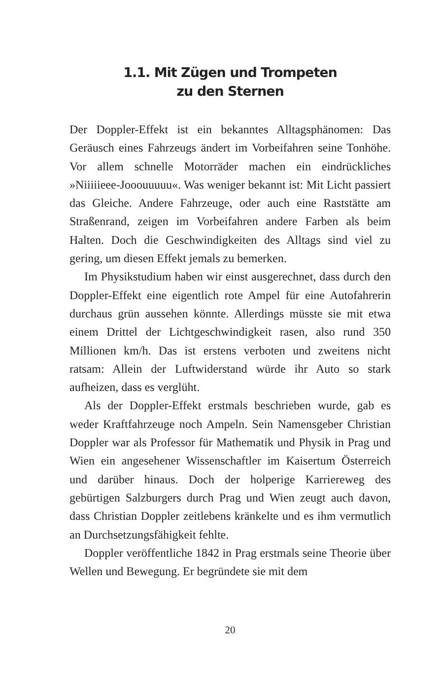1.1. Mit Zügen und Trompeten
zu den Sternen
Der Doppler-Effekt ist ein bekanntes Alltagsphänomen: Das Geräusch eines Fahrzeugs ändert im Vorbeifahren seine Tonhöhe. Vor allem schnelle Motorräder machen ein eindrückliches »Niiiiieee-Jooouuuuu«. Was weniger bekannt ist: Mit Licht passiert das Gleiche. Andere Fahrzeuge, oder auch eine Raststätte am Straßenrand, zeigen im Vorbeifahren andere Farben als beim Halten. Doch die Geschwindigkeiten des Alltags sind viel zu gering, um diesen Effekt jemals zu bemerken.
Im Physikstudium haben wir einst ausgerechnet, dass durch den Doppler-Effekt eine eigentlich rote Ampel für eine Autofahrerin durchaus grün aussehen könnte. Allerdings müsste sie mit etwa einem Drittel der Lichtgeschwindigkeit rasen, also rund 350 Millionen km/h. Das ist erstens verboten und zweitens nicht ratsam: Allein der Luftwiderstand würde ihr Auto so stark aufheizen, dass es verglüht.
Als der Doppler-Effekt erstmals beschrieben wurde, gab es weder Kraftfahrzeuge noch Ampeln. Sein Namensgeber Christian Doppler war als Professor für Mathematik und Physik in Prag und Wien ein angesehener Wissenschaftler im Kaisertum Österreich und darüber hinaus. Doch der holperige Karriereweg des gebürtigen Salzburgers durch Prag und Wien zeugt auch davon, dass Christian Doppler zeitlebens kränkelte und es ihm vermutlich an Durchsetzungsfähigkeit fehlte.
Doppler veröffentliche 1842 in Prag erstmals seine Theorie über Wellen und Bewegung. Er begründete sie mit dem
20